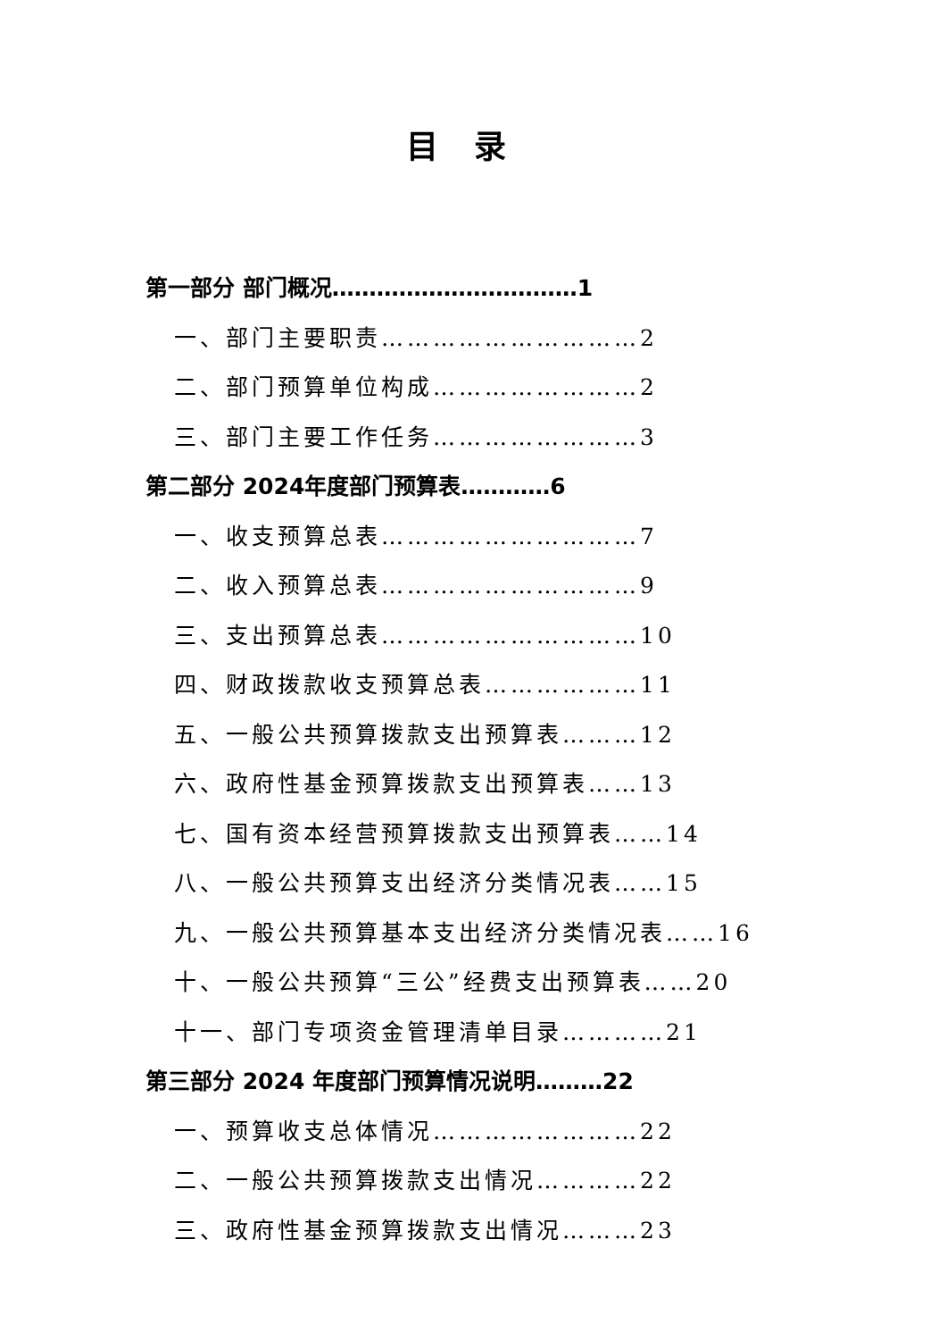目录
第一部分 部门概况……………………………1
一、部门主要职责…………………………2
二、部门预算单位构成……………………2
三、部门主要工作任务……………………3
第二部分 2024年度部门预算表…………6
一、收支预算总表…………………………7
二、收入预算总表…………………………9
三、支出预算总表…………………………10
四、财政拨款收支预算总表………………11
五、一般公共预算拨款支出预算表………12
六、政府性基金预算拨款支出预算表……13
七、国有资本经营预算拨款支出预算表……14
八、一般公共预算支出经济分类情况表……15
九、一般公共预算基本支出经济分类情况表……16
十、一般公共预算“三公”经费支出预算表……20
十一、部门专项资金管理清单目录…………21
第三部分 2024 年度部门预算情况说明………22
一、预算收支总体情况……………………22
二、一般公共预算拨款支出情况…………22
三、政府性基金预算拨款支出情况………23